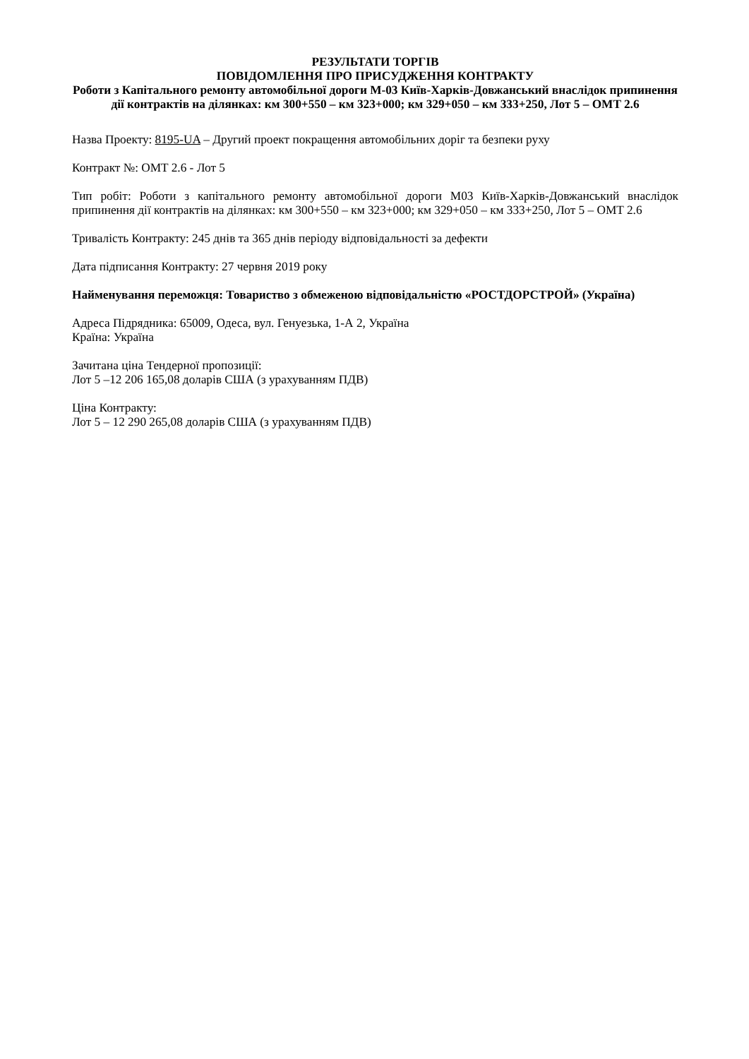РЕЗУЛЬТАТИ ТОРГІВ
ПОВІДОМЛЕННЯ ПРО ПРИСУДЖЕННЯ КОНТРАКТУ
Роботи з Капітального ремонту автомобільної дороги М-03 Київ-Харків-Довжанський внаслідок припинення дії контрактів на ділянках: км 300+550 – км 323+000; км 329+050 – км 333+250, Лот 5 – OMT 2.6
Назва Проекту: 8195-UA – Другий проект покращення автомобільних доріг та безпеки руху
Контракт №: OMT 2.6 - Лот 5
Тип робіт: Роботи з капітального ремонту автомобільної дороги М03 Київ-Харків-Довжанський внаслідок припинення дії контрактів на ділянках: км 300+550 – км 323+000; км 329+050 – км 333+250, Лот 5 – OMT 2.6
Тривалість Контракту: 245 днів та 365 днів періоду відповідальності за дефекти
Дата підписання Контракту: 27 червня 2019 року
Найменування переможця: Товариство з обмеженою відповідальністю «РОСТДОРСТРОЙ» (Україна)
Адреса Підрядника: 65009, Одеса, вул. Генуезька, 1-А 2, Україна
Країна: Україна
Зачитана ціна Тендерної пропозиції:
Лот 5 –12 206 165,08 доларів США (з урахуванням ПДВ)
Ціна Контракту:
Лот 5 – 12 290 265,08 доларів США (з урахуванням ПДВ)